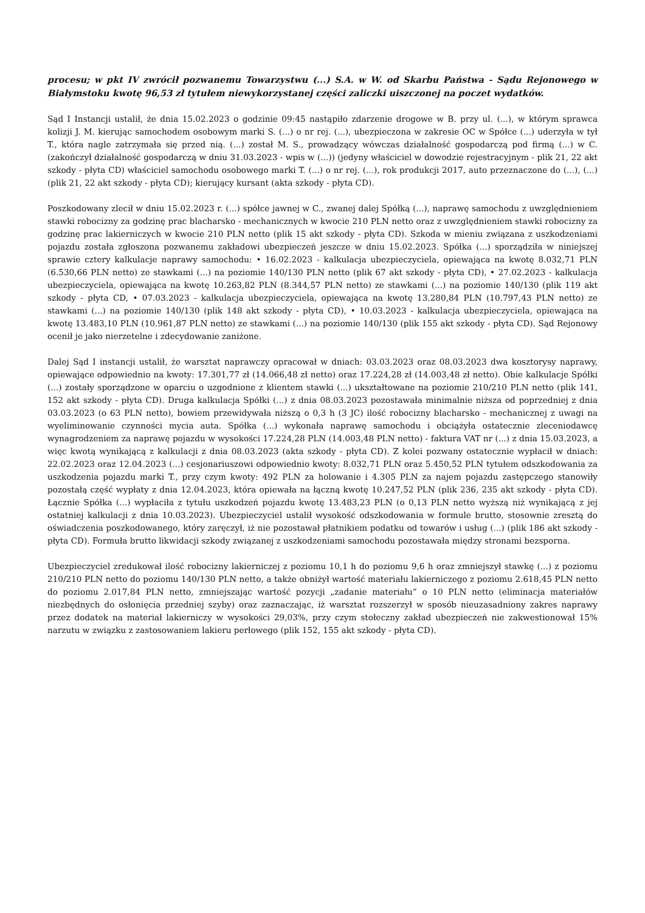procesu; w pkt IV zwrócił pozwanemu Towarzystwu (...) S.A. w W. od Skarbu Państwa - Sądu Rejonowego w Białymstoku kwotę 96,53 zł tytułem niewykorzystanej części zaliczki uiszczonej na poczet wydatków.
Sąd I Instancji ustalił, że dnia 15.02.2023 o godzinie 09:45 nastąpiło zdarzenie drogowe w B. przy ul. (...), w którym sprawca kolizji J. M. kierując samochodem osobowym marki S. (...) o nr rej. (...), ubezpieczona w zakresie OC w Spółce (...) uderzyła w tył T., która nagle zatrzymała się przed nią. (...) został M. S., prowadzący wówczas działalność gospodarczą pod firmą (...) w C. (zakończył działalność gospodarczą w dniu 31.03.2023 - wpis w (...)) (jedyny właściciel w dowodzie rejestracyjnym - plik 21, 22 akt szkody - płyta CD) właściciel samochodu osobowego marki T. (...) o nr rej. (...), rok produkcji 2017, auto przeznaczone do (...), (...) (plik 21, 22 akt szkody - płyta CD); kierujący kursant (akta szkody - płyta CD).
Poszkodowany zlecił w dniu 15.02.2023 r. (...) spółce jawnej w C., zwanej dalej Spółką (...), naprawę samochodu z uwzględnieniem stawki robocizny za godzinę prac blacharsko - mechanicznych w kwocie 210 PLN netto oraz z uwzględnieniem stawki robocizny za godzinę prac lakierniczych w kwocie 210 PLN netto (plik 15 akt szkody - płyta CD). Szkoda w mieniu związana z uszkodzeniami pojazdu została zgłoszona pozwanemu zakładowi ubezpieczeń jeszcze w dniu 15.02.2023. Spółka (...) sporządziła w niniejszej sprawie cztery kalkulacje naprawy samochodu: • 16.02.2023 - kalkulacja ubezpieczyciela, opiewająca na kwotę 8.032,71 PLN (6.530,66 PLN netto) ze stawkami (...) na poziomie 140/130 PLN netto (plik 67 akt szkody - płyta CD), • 27.02.2023 - kalkulacja ubezpieczyciela, opiewająca na kwotę 10.263,82 PLN (8.344,57 PLN netto) ze stawkami (...) na poziomie 140/130 (plik 119 akt szkody - płyta CD, • 07.03.2023 - kalkulacja ubezpieczyciela, opiewająca na kwotę 13.280,84 PLN (10.797,43 PLN netto) ze stawkami (...) na poziomie 140/130 (plik 148 akt szkody - płyta CD), • 10.03.2023 - kalkulacja ubezpieczyciela, opiewająca na kwotę 13.483,10 PLN (10.961,87 PLN netto) ze stawkami (...) na poziomie 140/130 (plik 155 akt szkody - płyta CD). Sąd Rejonowy ocenił je jako nierzetelne i zdecydowanie zaniżone.
Dalej Sąd I instancji ustalił, że warsztat naprawczy opracował w dniach: 03.03.2023 oraz 08.03.2023 dwa kosztorysy naprawy, opiewające odpowiednio na kwoty: 17.301,77 zł (14.066,48 zł netto) oraz 17.224,28 zł (14.003,48 zł netto). Obie kalkulacje Spółki (...) zostały sporządzone w oparciu o uzgodnione z klientem stawki (...) ukształtowane na poziomie 210/210 PLN netto (plik 141, 152 akt szkody - płyta CD). Druga kalkulacja Spółki (...) z dnia 08.03.2023 pozostawała minimalnie niższa od poprzedniej z dnia 03.03.2023 (o 63 PLN netto), bowiem przewidywała niższą o 0,3 h (3 JC) ilość robocizny blacharsko - mechanicznej z uwagi na wyeliminowanie czynności mycia auta. Spółka (...) wykonała naprawę samochodu i obciążyła ostatecznie zleceniodawcę wynagrodzeniem za naprawę pojazdu w wysokości 17.224,28 PLN (14.003,48 PLN netto) - faktura VAT nr (...) z dnia 15.03.2023, a więc kwotą wynikającą z kalkulacji z dnia 08.03.2023 (akta szkody - płyta CD). Z kolei pozwany ostatecznie wypłacił w dniach: 22.02.2023 oraz 12.04.2023 (...) cesjonariuszowi odpowiednio kwoty: 8.032,71 PLN oraz 5.450,52 PLN tytułem odszkodowania za uszkodzenia pojazdu marki T., przy czym kwoty: 492 PLN za holowanie i 4.305 PLN za najem pojazdu zastępczego stanowiły pozostałą część wypłaty z dnia 12.04.2023, która opiewała na łączną kwotę 10.247,52 PLN (plik 236, 235 akt szkody - płyta CD). Łącznie Spółka (...) wypłaciła z tytułu uszkodzeń pojazdu kwotę 13.483,23 PLN (o 0,13 PLN netto wyższą niż wynikającą z jej ostatniej kalkulacji z dnia 10.03.2023). Ubezpieczyciel ustalił wysokość odszkodowania w formule brutto, stosownie zresztą do oświadczenia poszkodowanego, który zaręczył, iż nie pozostawał płatnikiem podatku od towarów i usług (...) (plik 186 akt szkody - płyta CD). Formuła brutto likwidacji szkody związanej z uszkodzeniami samochodu pozostawała między stronami bezsporna.
Ubezpieczyciel zredukował ilość robocizny lakierniczej z poziomu 10,1 h do poziomu 9,6 h oraz zmniejszył stawkę (...) z poziomu 210/210 PLN netto do poziomu 140/130 PLN netto, a także obniżył wartość materiału lakierniczego z poziomu 2.618,45 PLN netto do poziomu 2.017,84 PLN netto, zmniejszając wartość pozycji „zadanie materiału” o 10 PLN netto (eliminacja materiałów niezbędnych do osłonięcia przedniej szyby) oraz zaznaczając, iż warsztat rozszerzył w sposób nieuzasadniony zakres naprawy przez dodatek na materiał lakierniczy w wysokości 29,03%, przy czym stołeczny zakład ubezpieczeń nie zakwestionował 15% narzutu w związku z zastosowaniem lakieru perłowego (plik 152, 155 akt szkody - płyta CD).